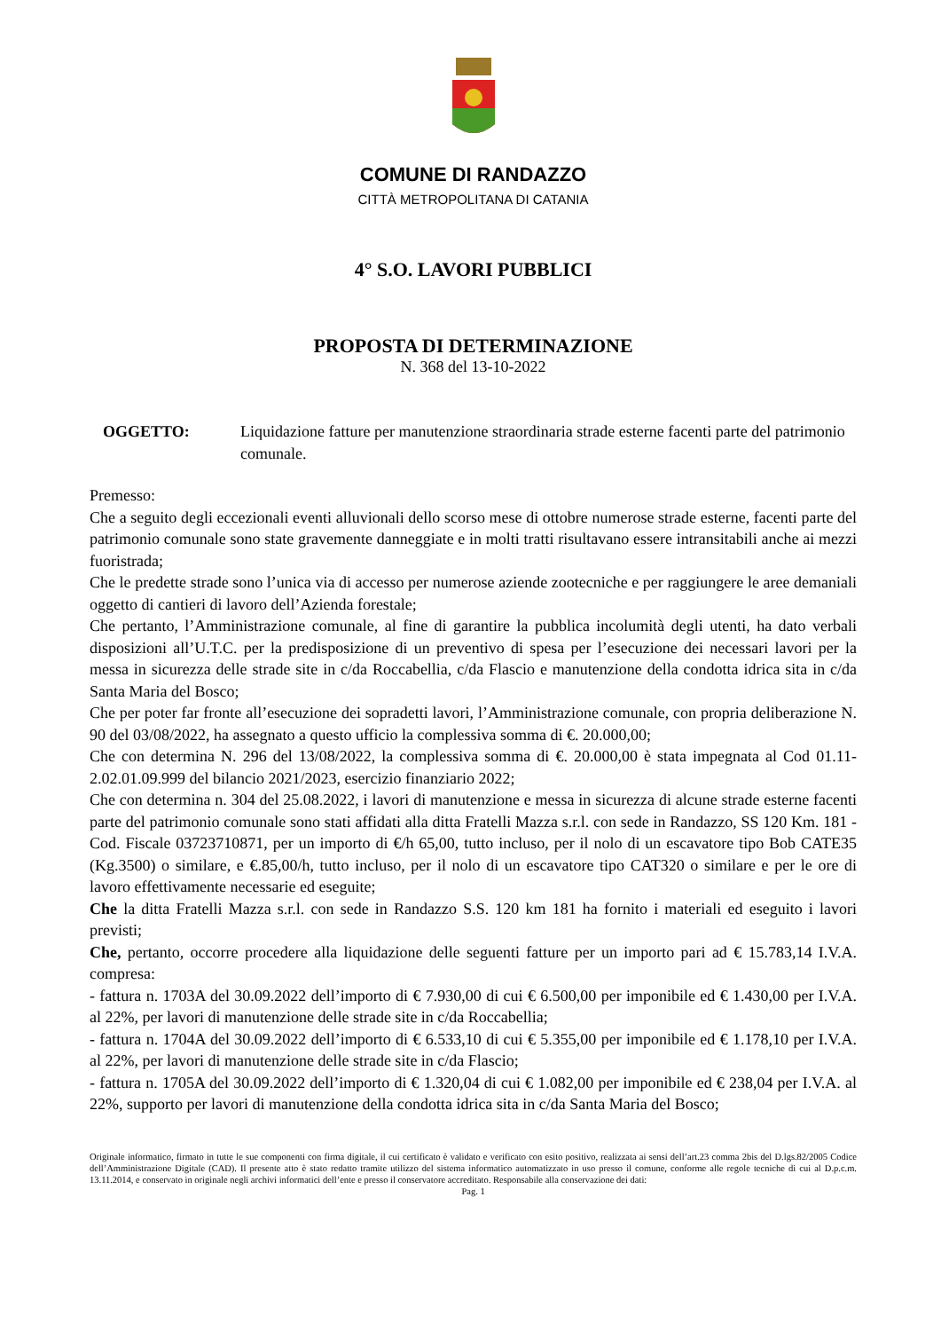COMUNE DI RANDAZZO
CITTÀ METROPOLITANA DI CATANIA
4° S.O. LAVORI PUBBLICI
PROPOSTA DI DETERMINAZIONE
N. 368 del 13-10-2022
OGGETTO: Liquidazione fatture per manutenzione straordinaria strade esterne facenti parte del patrimonio comunale.
Premesso:
Che a seguito degli eccezionali eventi alluvionali dello scorso mese di ottobre numerose strade esterne, facenti parte del patrimonio comunale sono state gravemente danneggiate e in molti tratti risultavano essere intransitabili anche ai mezzi fuoristrada;
Che le predette strade sono l’unica via di accesso per numerose aziende zootecniche e per raggiungere le aree demaniali oggetto di cantieri di lavoro dell’Azienda forestale;
Che pertanto, l’Amministrazione comunale, al fine di garantire la pubblica incolumità degli utenti, ha dato verbali disposizioni all’U.T.C. per la predisposizione di un preventivo di spesa per l’esecuzione dei necessari lavori per la messa in sicurezza delle strade site in c/da Roccabellia, c/da Flascio e manutenzione della condotta idrica sita in c/da Santa Maria del Bosco;
Che per poter far fronte all’esecuzione dei sopradetti lavori, l’Amministrazione comunale, con propria deliberazione N. 90 del 03/08/2022, ha assegnato a questo ufficio la complessiva somma di €. 20.000,00;
Che con determina N. 296 del 13/08/2022, la complessiva somma di €. 20.000,00 è stata impegnata al Cod 01.11-2.02.01.09.999 del bilancio 2021/2023, esercizio finanziario 2022;
Che con determina n. 304 del 25.08.2022, i lavori di manutenzione e messa in sicurezza di alcune strade esterne facenti parte del patrimonio comunale sono stati affidati alla ditta Fratelli Mazza s.r.l. con sede in Randazzo, SS 120 Km. 181 - Cod. Fiscale 03723710871, per un importo di €/h 65,00, tutto incluso, per il nolo di un escavatore tipo Bob CATE35 (Kg.3500) o similare, e €.85,00/h, tutto incluso, per il nolo di un escavatore tipo CAT320 o similare e per le ore di lavoro effettivamente necessarie ed eseguite;
Che la ditta Fratelli Mazza s.r.l. con sede in Randazzo S.S. 120 km 181 ha fornito i materiali ed eseguito i lavori previsti;
Che, pertanto, occorre procedere alla liquidazione delle seguenti fatture per un importo pari ad € 15.783,14 I.V.A. compresa:
- fattura n. 1703A del 30.09.2022 dell’importo di € 7.930,00 di cui € 6.500,00 per imponibile ed € 1.430,00 per I.V.A. al 22%, per lavori di manutenzione delle strade site in c/da Roccabellia;
- fattura n. 1704A del 30.09.2022 dell’importo di € 6.533,10 di cui € 5.355,00 per imponibile ed € 1.178,10 per I.V.A. al 22%, per lavori di manutenzione delle strade site in c/da Flascio;
- fattura n. 1705A del 30.09.2022 dell’importo di € 1.320,04 di cui € 1.082,00 per imponibile ed € 238,04 per I.V.A. al 22%, supporto per lavori di manutenzione della condotta idrica sita in c/da Santa Maria del Bosco;
Originale informatico, firmato in tutte le sue componenti con firma digitale, il cui certificato è validato e verificato con esito positivo, realizzata ai sensi dell’art.23 comma 2bis del D.lgs.82/2005 Codice dell’Amministrazione Digitale (CAD). Il presente atto è stato redatto tramite utilizzo del sistema informatico automatizzato in uso presso il comune, conforme alle regole tecniche di cui al D.p.c.m. 13.11.2014, e conservato in originale negli archivi informatici dell’ente e presso il conservatore accreditato. Responsabile alla conservazione dei dati:
Pag. 1